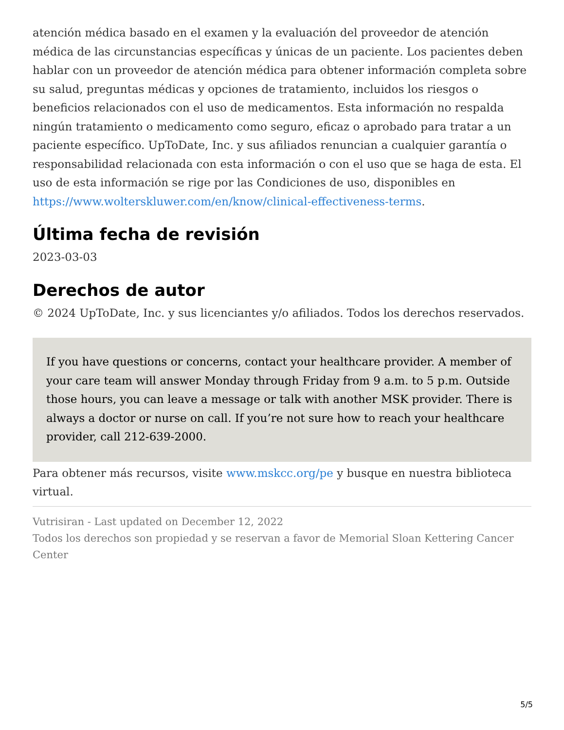atención médica basado en el examen y la evaluación del proveedor de atención médica de las circunstancias específicas y únicas de un paciente. Los pacientes deben hablar con un proveedor de atención médica para obtener información completa sobre su salud, preguntas médicas y opciones de tratamiento, incluidos los riesgos o beneficios relacionados con el uso de medicamentos. Esta información no respalda ningún tratamiento o medicamento como seguro, eficaz o aprobado para tratar a un paciente específico. UpToDate, Inc. y sus afiliados renuncian a cualquier garantía o responsabilidad relacionada con esta información o con el uso que se haga de esta. El uso de esta información se rige por las Condiciones de uso, disponibles en https://www.wolterskluwer.com/en/know/clinical-effectiveness-terms.
Última fecha de revisión
2023-03-03
Derechos de autor
© 2024 UpToDate, Inc. y sus licenciantes y/o afiliados. Todos los derechos reservados.
If you have questions or concerns, contact your healthcare provider. A member of your care team will answer Monday through Friday from 9 a.m. to 5 p.m. Outside those hours, you can leave a message or talk with another MSK provider. There is always a doctor or nurse on call. If you’re not sure how to reach your healthcare provider, call 212-639-2000.
Para obtener más recursos, visite www.mskcc.org/pe y busque en nuestra biblioteca virtual.
Vutrisiran - Last updated on December 12, 2022
Todos los derechos son propiedad y se reservan a favor de Memorial Sloan Kettering Cancer Center
5/5